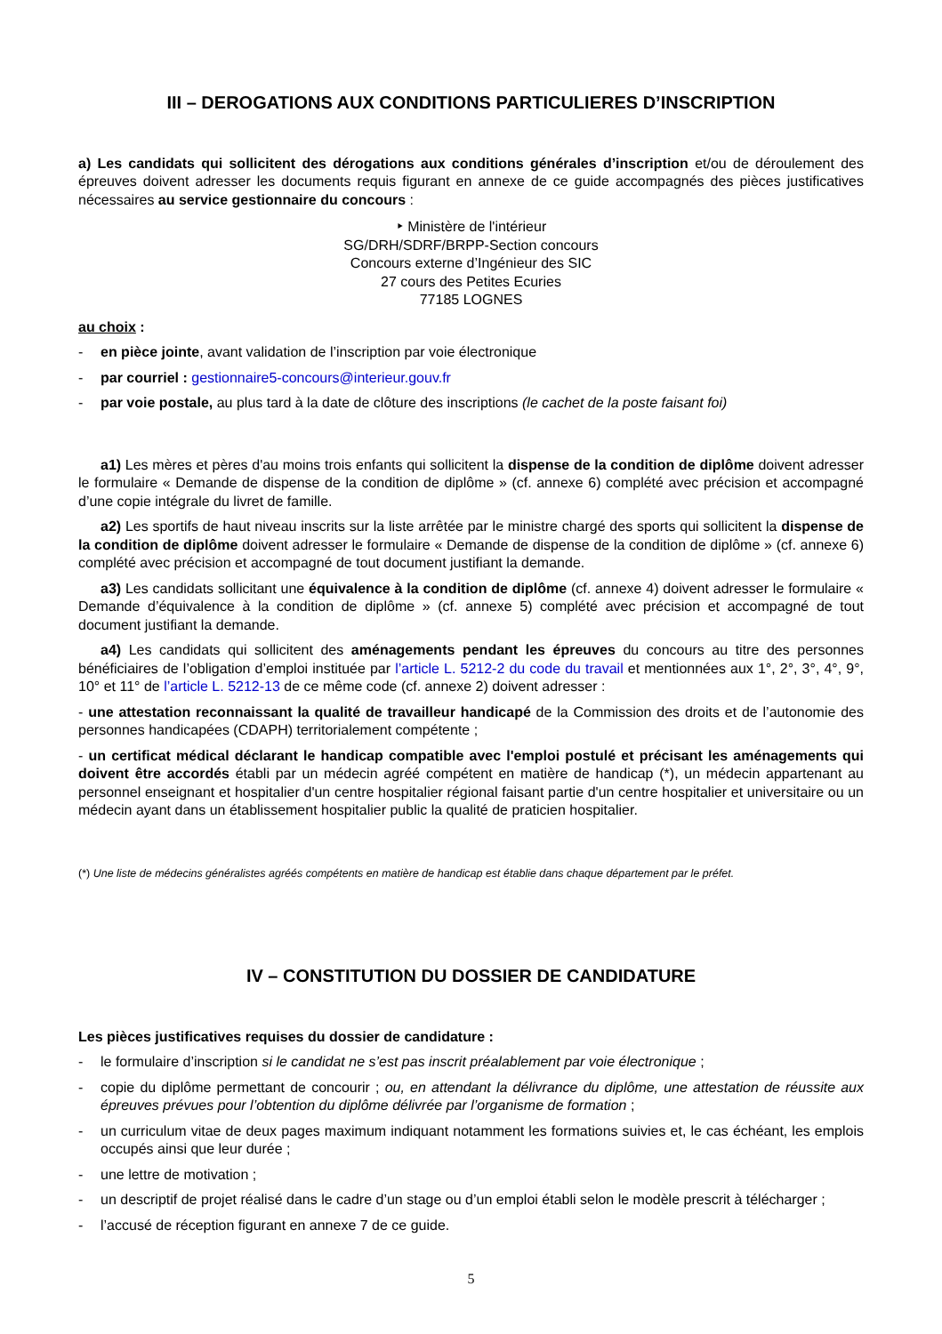III – DEROGATIONS AUX CONDITIONS PARTICULIERES D’INSCRIPTION
a) Les candidats qui sollicitent des dérogations aux conditions générales d’inscription et/ou de déroulement des épreuves doivent adresser les documents requis figurant en annexe de ce guide accompagnés des pièces justificatives nécessaires au service gestionnaire du concours :
‣ Ministère de l'intérieur
SG/DRH/SDRF/BRPP-Section concours
Concours externe d’Ingénieur des SIC
27 cours des Petites Ecuries
77185 LOGNES
au choix :
- en pièce jointe, avant validation de l’inscription par voie électronique
- par courriel : gestionnaire5-concours@interieur.gouv.fr
- par voie postale, au plus tard à la date de clôture des inscriptions (le cachet de la poste faisant foi)
a1) Les mères et pères d'au moins trois enfants qui sollicitent la dispense de la condition de diplôme doivent adresser le formulaire « Demande de dispense de la condition de diplôme » (cf. annexe 6) complété avec précision et accompagné d’une copie intégrale du livret de famille.
a2) Les sportifs de haut niveau inscrits sur la liste arrêtée par le ministre chargé des sports qui sollicitent la dispense de la condition de diplôme doivent adresser le formulaire « Demande de dispense de la condition de diplôme » (cf. annexe 6) complété avec précision et accompagné de tout document justifiant la demande.
a3) Les candidats sollicitant une équivalence à la condition de diplôme (cf. annexe 4) doivent adresser le formulaire « Demande d’équivalence à la condition de diplôme » (cf. annexe 5) complété avec précision et accompagné de tout document justifiant la demande.
a4) Les candidats qui sollicitent des aménagements pendant les épreuves du concours au titre des personnes bénéficiaires de l’obligation d’emploi instituée par l’article L. 5212-2 du code du travail et mentionnées aux 1°, 2°, 3°, 4°, 9°, 10° et 11° de l’article L. 5212-13 de ce même code (cf. annexe 2) doivent adresser :
- une attestation reconnaissant la qualité de travailleur handicapé de la Commission des droits et de l’autonomie des personnes handicapées (CDAPH) territorialement compétente ;
- un certificat médical déclarant le handicap compatible avec l'emploi postulé et précisant les aménagements qui doivent être accordés établi par un médecin agréé compétent en matière de handicap (*), un médecin appartenant au personnel enseignant et hospitalier d'un centre hospitalier régional faisant partie d'un centre hospitalier et universitaire ou un médecin ayant dans un établissement hospitalier public la qualité de praticien hospitalier.
(*) Une liste de médecins généralistes agréés compétents en matière de handicap est établie dans chaque département par le préfet.
IV – CONSTITUTION DU DOSSIER DE CANDIDATURE
Les pièces justificatives requises du dossier de candidature :
- le formulaire d’inscription si le candidat ne s’est pas inscrit préalablement par voie électronique ;
- copie du diplôme permettant de concourir ; ou, en attendant la délivrance du diplôme, une attestation de réussite aux épreuves prévues pour l’obtention du diplôme délivrée par l’organisme de formation ;
- un curriculum vitae de deux pages maximum indiquant notamment les formations suivies et, le cas échéant, les emplois occupés ainsi que leur durée ;
- une lettre de motivation ;
- un descriptif de projet réalisé dans le cadre d’un stage ou d’un emploi établi selon le modèle prescrit à télécharger ;
- l’accusé de réception figurant en annexe 7 de ce guide.
5